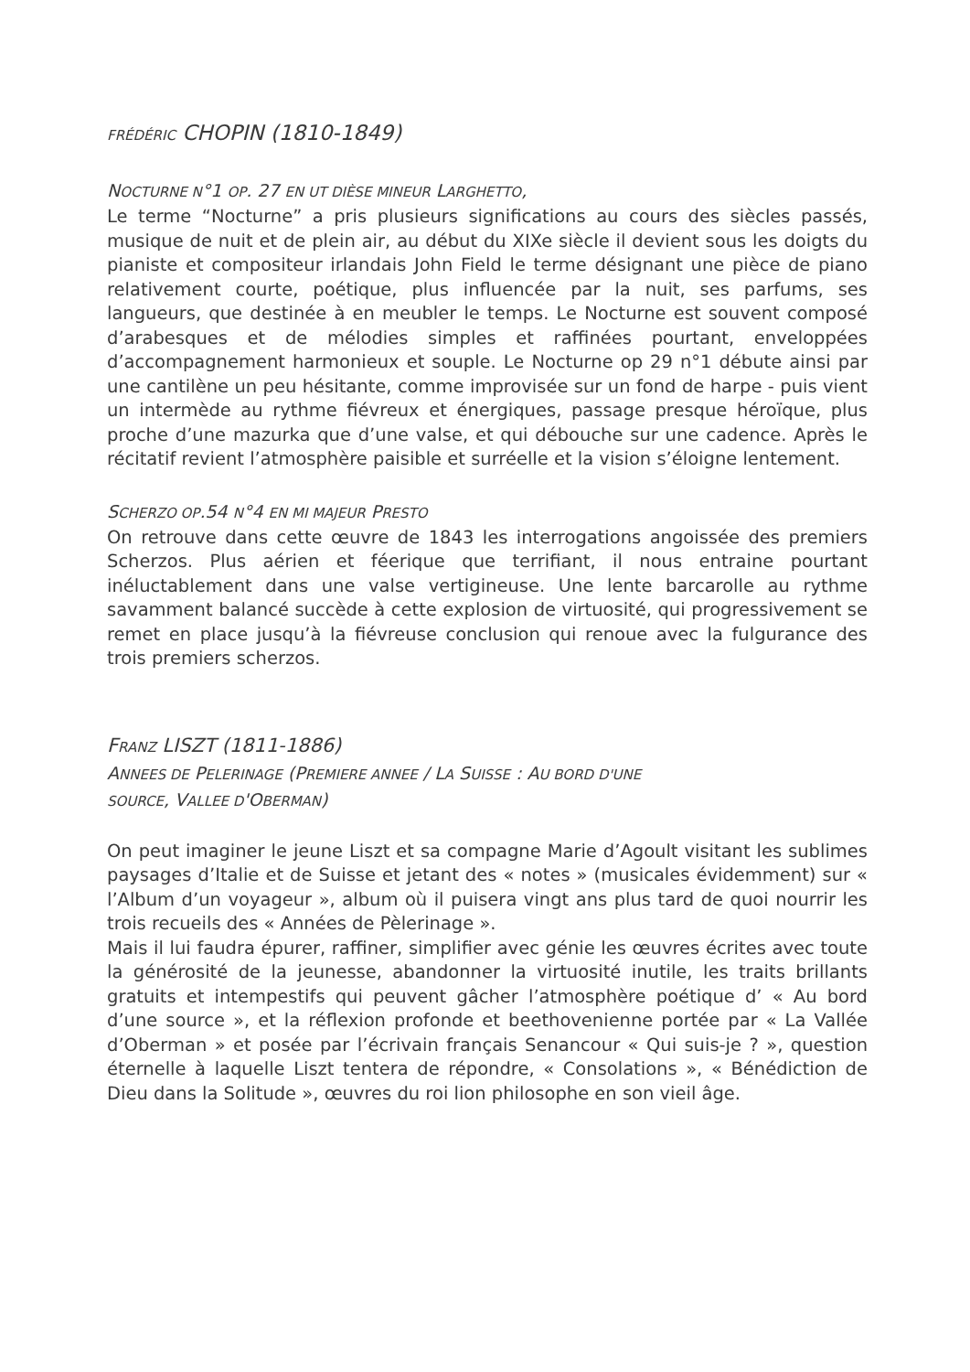FRÉDÉRIC CHOPIN (1810-1849)
NOCTURNE N°1 OP. 27 EN UT DIÈSE MINEUR LARGHETTO,
Le terme “Nocturne” a pris plusieurs significations au cours des siècles passés, musique de nuit et de plein air, au début du XIXe siècle il devient sous les doigts du pianiste et compositeur irlandais John Field le terme désignant une pièce de piano relativement courte, poétique, plus influencée par la nuit, ses parfums, ses langueurs, que destinée à en meubler le temps. Le Nocturne est souvent composé d’arabesques et de mélodies simples et raffinées pourtant, enveloppées d’accompagnement harmonieux et souple. Le Nocturne op 29 n°1 débute ainsi par une cantilène un peu hésitante, comme improvisée sur un fond de harpe - puis vient un intermède au rythme fiévreux et énergiques, passage presque héroïque, plus proche d’une mazurka que d’une valse, et qui débouche sur une cadence. Après le récitatif revient l’atmosphère paisible et surréelle et la vision s’éloigne lentement.
SCHERZO OP.54 N°4 EN MI MAJEUR PRESTO
On retrouve dans cette œuvre de 1843 les interrogations angoissée des premiers Scherzos. Plus aérien et féerique que terrifiant, il nous entraine pourtant inéluctablement dans une valse vertigineuse. Une lente barcarolle au rythme savamment balancé succède à cette explosion de virtuosité, qui progressivement se remet en place jusqu’à la fiévreuse conclusion qui renoue avec la fulgurance des trois premiers scherzos.
FRANZ LISZT (1811-1886)
ANNEES DE PELERINAGE (PREMIERE ANNEE / LA SUISSE : AU BORD D'UNE
SOURCE, VALLEE D'OBERMAN)
On peut imaginer le jeune Liszt et sa compagne Marie d’Agoult visitant les sublimes paysages d’Italie et de Suisse et jetant des « notes » (musicales évidemment) sur « l’Album d’un voyageur », album où il puisera vingt ans plus tard de quoi nourrir les trois recueils des « Années de Pèlerinage ».
Mais il lui faudra épurer, raffiner, simplifier avec génie les œuvres écrites avec toute la générosité de la jeunesse, abandonner la virtuosité inutile, les traits brillants gratuits et intempestifs qui peuvent gâcher l’atmosphère poétique d’ « Au bord d’une source », et la réflexion profonde et beethovenienne portée par « La Vallée d’Oberman » et posée par l’écrivain français Senancour « Qui suis-je ? », question éternelle à laquelle Liszt tentera de répondre, « Consolations », « Bénédiction de Dieu dans la Solitude », œuvres du roi lion philosophe en son vieil âge.